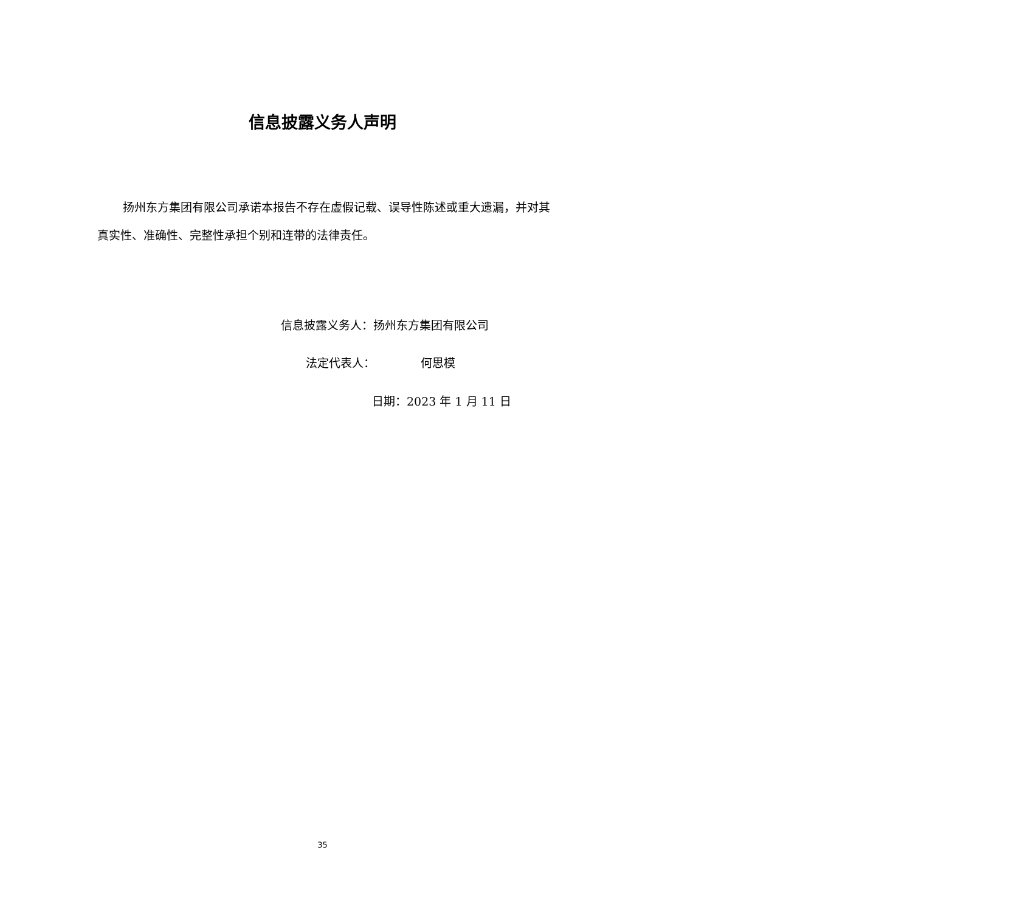信息披露义务人声明
扬州东方集团有限公司承诺本报告不存在虚假记载、误导性陈述或重大遗漏，并对其真实性、准确性、完整性承担个别和连带的法律责任。
信息披露义务人：扬州东方集团有限公司
法定代表人： 何思模
日期：2023 年 1 月 11 日
35